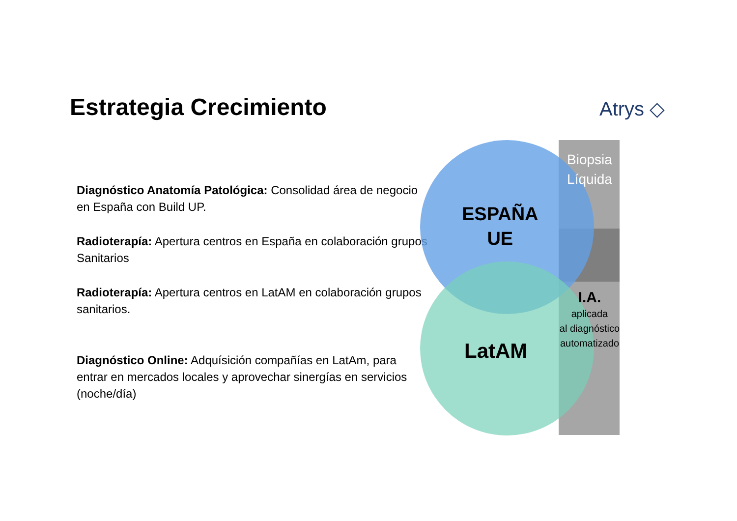Estrategia Crecimiento Atrys ◇
Diagnóstico Anatomía Patológica: Consolidad área de negocio en España con Build UP.
Radioterapía: Apertura centros en España en colaboración grupos Sanitarios
Radioterapía: Apertura centros en LatAM en colaboración grupos sanitarios.
Diagnóstico Online: Adquísición compañías en LatAm, para entrar en mercados locales y aprovechar sinergías en servicios (noche/día)
ESPAÑA
UE
LatAM
Biopsia Líquida
I.A.
aplicada
al diagnóstico
automatizado